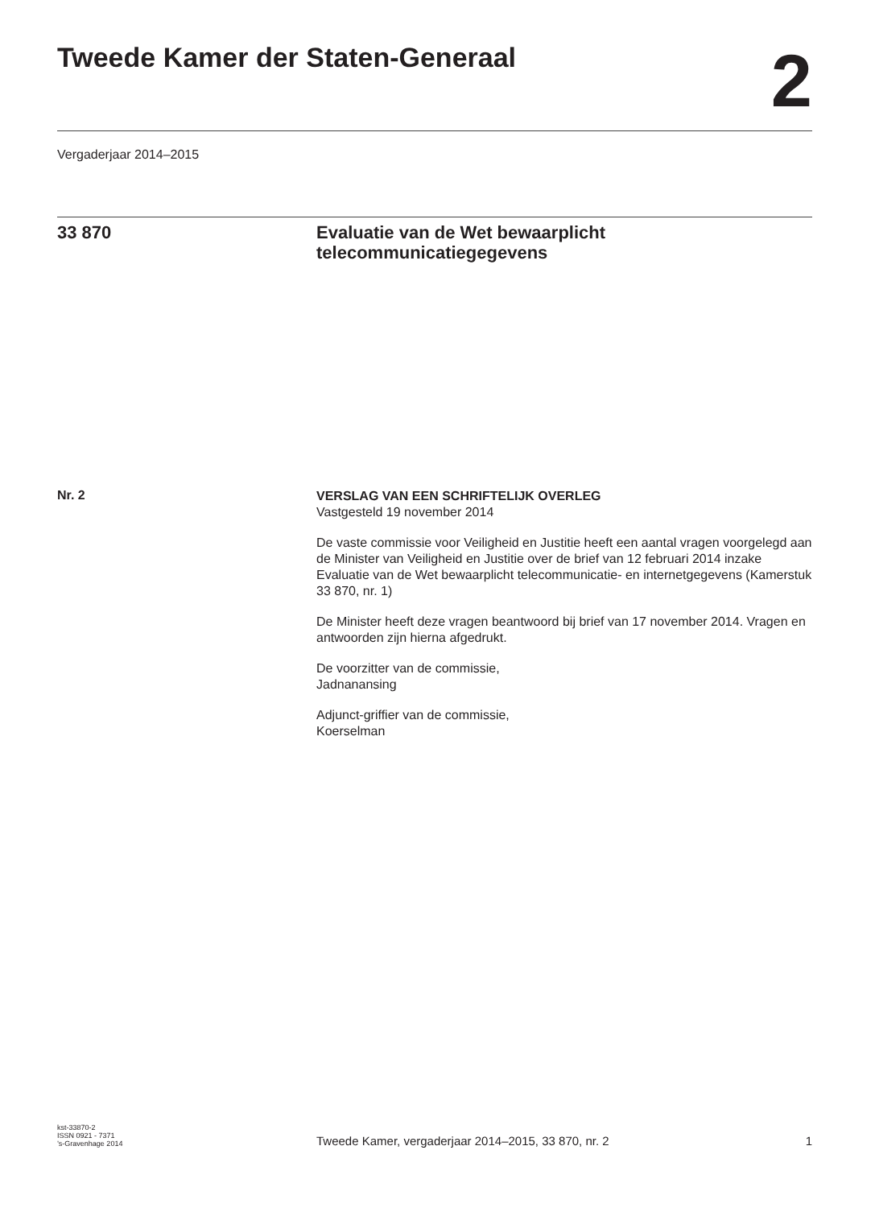Tweede Kamer der Staten-Generaal
2
Vergaderjaar 2014–2015
33 870
Evaluatie van de Wet bewaarplicht telecommunicatiegegevens
Nr. 2
VERSLAG VAN EEN SCHRIFTELIJK OVERLEG
Vastgesteld 19 november 2014
De vaste commissie voor Veiligheid en Justitie heeft een aantal vragen voorgelegd aan de Minister van Veiligheid en Justitie over de brief van 12 februari 2014 inzake Evaluatie van de Wet bewaarplicht telecommunicatie- en internetgegevens (Kamerstuk 33 870, nr. 1)
De Minister heeft deze vragen beantwoord bij brief van 17 november 2014. Vragen en antwoorden zijn hierna afgedrukt.
De voorzitter van de commissie,
Jadnanansing
Adjunct-griffier van de commissie,
Koerselman
kst-33870-2
ISSN 0921 - 7371
’s-Gravenhage 2014
Tweede Kamer, vergaderjaar 2014–2015, 33 870, nr. 2
1